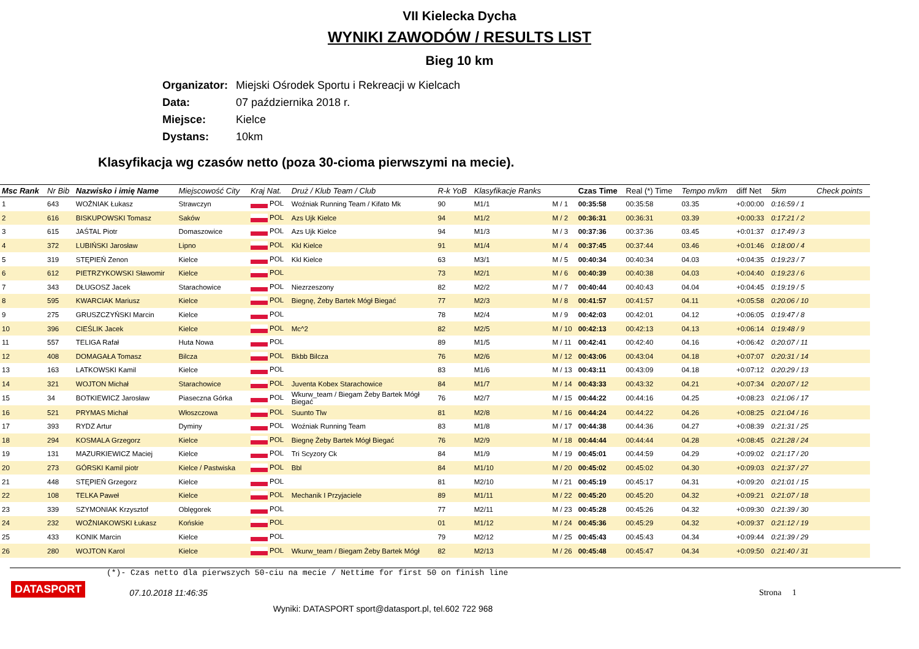VII Kielecka Dycha
WYNIKI ZAWODÓW / RESULTS LIST
Bieg 10 km
Organizator: Miejski Ośrodek Sportu i Rekreacji w Kielcach
Data: 07 października 2018 r.
Miejsce: Kielce
Dystans: 10km
Klasyfikacja wg czasów netto (poza 30-cioma pierwszymi na mecie).
| Msc Rank | Nr Bib | Nazwisko i imię Name | Miejscowość City | Kraj Nat. | Druż / Klub Team / Club | R-k YoB | Klasyfikacje Ranks | | Czas Time | Real (*) Time | Tempo m/km | diff Net | 5km | Check points |
| --- | --- | --- | --- | --- | --- | --- | --- | --- | --- | --- | --- | --- | --- | --- |
| 1 | 643 | WOŹNIAK Łukasz | Strawczyn | POL | Woźniak Running Team / Kifato Mk | 90 | M1/1 | M / 1 | 00:35:58 | 00:35:58 | 03.35 | +0:00:00 | 0:16:59 / 1 | |
| 2 | 616 | BISKUPOWSKI Tomasz | Saków | POL | Azs Ujk Kielce | 94 | M1/2 | M / 2 | 00:36:31 | 00:36:31 | 03.39 | +0:00:33 | 0:17:21 / 2 | |
| 3 | 615 | JAŚTAL Piotr | Domaszowice | POL | Azs Ujk Kielce | 94 | M1/3 | M / 3 | 00:37:36 | 00:37:36 | 03.45 | +0:01:37 | 0:17:49 / 3 | |
| 4 | 372 | LUBIŃSKI Jarosław | Lipno | POL | Kkl Kielce | 91 | M1/4 | M / 4 | 00:37:45 | 00:37:44 | 03.46 | +0:01:46 | 0:18:00 / 4 | |
| 5 | 319 | STĘPIEŃ Zenon | Kielce | POL | Kkl Kielce | 63 | M3/1 | M / 5 | 00:40:34 | 00:40:34 | 04.03 | +0:04:35 | 0:19:23 / 7 | |
| 6 | 612 | PIETRZYKOWSKI Sławomir | Kielce | POL | | 73 | M2/1 | M / 6 | 00:40:39 | 00:40:38 | 04.03 | +0:04:40 | 0:19:23 / 6 | |
| 7 | 343 | DŁUGOSZ Jacek | Starachowice | POL | Niezrzeszony | 82 | M2/2 | M / 7 | 00:40:44 | 00:40:43 | 04.04 | +0:04:45 | 0:19:19 / 5 | |
| 8 | 595 | KWARCIAK Mariusz | Kielce | POL | Biegnę, Żeby Bartek Mógł Biegać | 77 | M2/3 | M / 8 | 00:41:57 | 00:41:57 | 04.11 | +0:05:58 | 0:20:06 / 10 | |
| 9 | 275 | GRUSZCZYŃSKI Marcin | Kielce | POL | | 78 | M2/4 | M / 9 | 00:42:03 | 00:42:01 | 04.12 | +0:06:05 | 0:19:47 / 8 | |
| 10 | 396 | CIEŚLIK Jacek | Kielce | POL | Mc^2 | 82 | M2/5 | M / 10 | 00:42:13 | 00:42:13 | 04.13 | +0:06:14 | 0:19:48 / 9 | |
| 11 | 557 | TELIGA Rafał | Huta Nowa | POL | | 89 | M1/5 | M / 11 | 00:42:41 | 00:42:40 | 04.16 | +0:06:42 | 0:20:07 / 11 | |
| 12 | 408 | DOMAGAŁA Tomasz | Bilcza | POL | Bkbb Bilcza | 76 | M2/6 | M / 12 | 00:43:06 | 00:43:04 | 04.18 | +0:07:07 | 0:20:31 / 14 | |
| 13 | 163 | LATKOWSKI Kamil | Kielce | POL | | 83 | M1/6 | M / 13 | 00:43:11 | 00:43:09 | 04.18 | +0:07:12 | 0:20:29 / 13 | |
| 14 | 321 | WOJTON Michał | Starachowice | POL | Juventa Kobex Starachowice | 84 | M1/7 | M / 14 | 00:43:33 | 00:43:32 | 04.21 | +0:07:34 | 0:20:07 / 12 | |
| 15 | 34 | BOTKIEWICZ Jarosław | Piaseczna Górka | POL | Wkurw_team / Biegam Żeby Bartek Mógł Biegać | 76 | M2/7 | M / 15 | 00:44:22 | 00:44:16 | 04.25 | +0:08:23 | 0:21:06 / 17 | |
| 16 | 521 | PRYMAS Michał | Włoszczowa | POL | Suunto Tlw | 81 | M2/8 | M / 16 | 00:44:24 | 00:44:22 | 04.26 | +0:08:25 | 0:21:04 / 16 | |
| 17 | 393 | RYDZ Artur | Dyminy | POL | Woźniak Running Team | 83 | M1/8 | M / 17 | 00:44:38 | 00:44:36 | 04.27 | +0:08:39 | 0:21:31 / 25 | |
| 18 | 294 | KOSMALA Grzegorz | Kielce | POL | Biegnę Żeby Bartek Mógł Biegać | 76 | M2/9 | M / 18 | 00:44:44 | 00:44:44 | 04.28 | +0:08:45 | 0:21:28 / 24 | |
| 19 | 131 | MAZURKIEWICZ Maciej | Kielce | POL | Tri Scyzory Ck | 84 | M1/9 | M / 19 | 00:45:01 | 00:44:59 | 04.29 | +0:09:02 | 0:21:17 / 20 | |
| 20 | 273 | GÓRSKI Kamil piotr | Kielce / Pastwiska | POL | Bbl | 84 | M1/10 | M / 20 | 00:45:02 | 00:45:02 | 04.30 | +0:09:03 | 0:21:37 / 27 | |
| 21 | 448 | STĘPIEŃ Grzegorz | Kielce | POL | | 81 | M2/10 | M / 21 | 00:45:19 | 00:45:17 | 04.31 | +0:09:20 | 0:21:01 / 15 | |
| 22 | 108 | TELKA Paweł | Kielce | POL | Mechanik I Przyjaciele | 89 | M1/11 | M / 22 | 00:45:20 | 00:45:20 | 04.32 | +0:09:21 | 0:21:07 / 18 | |
| 23 | 339 | SZYMONIAK Krzysztof | Oblęgorek | POL | | 77 | M2/11 | M / 23 | 00:45:28 | 00:45:26 | 04.32 | +0:09:30 | 0:21:39 / 30 | |
| 24 | 232 | WOŹNIAKOWSKI Łukasz | Końskie | POL | | 01 | M1/12 | M / 24 | 00:45:36 | 00:45:29 | 04.32 | +0:09:37 | 0:21:12 / 19 | |
| 25 | 433 | KONIK Marcin | Kielce | POL | | 79 | M2/12 | M / 25 | 00:45:43 | 00:45:43 | 04.34 | +0:09:44 | 0:21:39 / 29 | |
| 26 | 280 | WOJTON Karol | Kielce | POL | Wkurw_team / Biegam Żeby Bartek Mógł | 82 | M2/13 | M / 26 | 00:45:48 | 00:45:47 | 04.34 | +0:09:50 | 0:21:40 / 31 | |
(*)- Czas netto dla pierwszych 50-ciu na mecie / Nettime for first 50 on finish line
DATASPORT 07.10.2018 11:46:35 Strona 1
Wyniki: DATASPORT sport@datasport.pl, tel.602 722 968